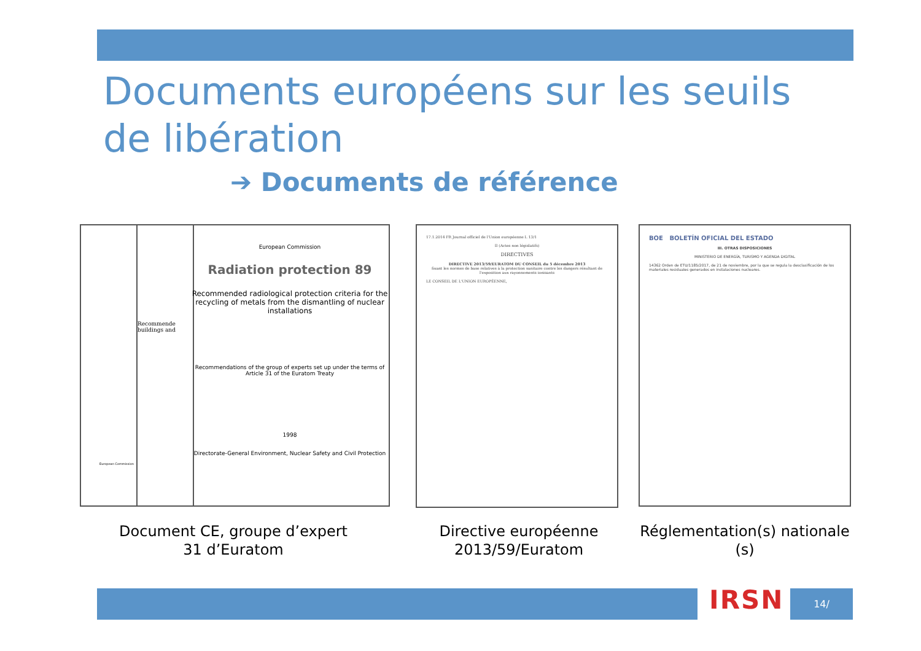Documents européens sur les seuils de libération
➔ Documents de référence
Recommende buildings and
European Commission
Radiation protection 89
Recommended radiological protection criteria for the recycling of metals from the dismantling of nuclear installations
Recommendations of the group of experts set up under the terms of Article 31 of the Euratom Treaty
1998
Directorate-General Environment, Nuclear Safety and Civil Protection
European Commission
17.1.2014 FR Journal officiel de l'Union européenne L 13/1
II (Actes non législatifs)
DIRECTIVES
DIRECTIVE 2013/59/EURATOM DU CONSEIL du 5 décembre 2013
fixant les normes de base relatives à la protection sanitaire contre les dangers résultant de l'exposition aux rayonnements ionisants
LE CONSEIL DE L'UNION EUROPÉENNE,
BOE BOLETÍN OFICIAL DEL ESTADO
III. OTRAS DISPOSICIONES
MINISTERIO DE ENERGÍA, TURISMO Y AGENDA DIGITAL
14362 Orden de ETU/1185/2017, de 21 de noviembre, por la que se regula la desclasificación de los materiales residuales generados en instalaciones nucleares.
Document CE, groupe d’expert 31 d’Euratom
Directive européenne 2013/59/Euratom
Réglementation(s) nationale (s)
IRSN 14/